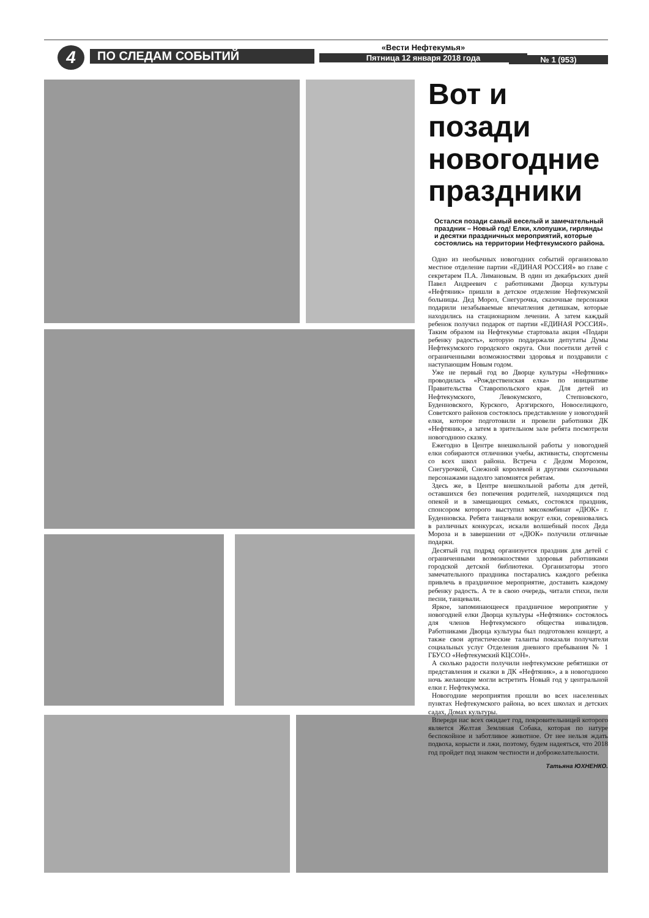4 ПО СЛЕДАМ СОБЫТИЙ
«Вести Нефтекумья»
Пятница 12 января 2018 года
№ 1 (953)
Вот и позади новогодние праздники
Остался позади самый веселый и замечательный праздник – Новый год! Елки, хлопушки, гирлянды и десятки праздничных мероприятий, которые состоялись на территории Нефтекумского района.
Одно из необычных новогодних событий организовало местное отделение партии «ЕДИНАЯ РОССИЯ» во главе с секретарем П.А. Лимановым. В один из декабрьских дней Павел Андреевич с работниками Дворца культуры «Нефтяник» пришли в детское отделение Нефтекумской больницы. Дед Мороз, Снегурочка, сказочные персонажи подарили незабываемые впечатления детишкам, которые находились на стационарном лечении. А затем каждый ребенок получил подарок от партии «ЕДИНАЯ РОССИЯ». Таким образом на Нефтекумье стартовала акция «Подари ребенку радость», которую поддержали депутаты Думы Нефтекумского городского округа. Они посетили детей с ограниченными возможностями здоровья и поздравили с наступающим Новым годом.
Уже не первый год во Дворце культуры «Нефтяник» проводилась «Рождественская елка» по инициативе Правительства Ставропольского края. Для детей из Нефтекумского, Левокумского, Степновского, Буденновского, Курского, Арзгирского, Новоселицкого, Советского районов состоялось представление у новогодней елки, которое подготовили и провели работники ДК «Нефтяник», а затем в зрительном зале ребята посмотрели новогоднюю сказку.
Ежегодно в Центре внешкольной работы у новогодней елки собираются отличники учебы, активисты, спортсмены со всех школ района. Встреча с Дедом Морозом, Снегурочкой, Снежной королевой и другими сказочными персонажами надолго запомнятся ребятам.
Здесь же, в Центре внешкольной работы для детей, оставшихся без попечения родителей, находящихся под опекой и в замещающих семьях, состоялся праздник, спонсором которого выступил мясокомбинат «ДЮК» г. Буденновска. Ребята танцевали вокруг елки, соревновались в различных конкурсах, искали волшебный посох Деда Мороза и в завершении от «ДЮК» получили отличные подарки.
Десятый год подряд организуется праздник для детей с ограниченными возможностями здоровья работниками городской детской библиотеки. Организаторы этого замечательного праздника постарались каждого ребенка привлечь в праздничное мероприятие, доставить каждому ребенку радость. А те в свою очередь, читали стихи, пели песни, танцевали.
Яркое, запоминающееся праздничное мероприятие у новогодней елки Дворца культуры «Нефтяник» состоялось для членов Нефтекумского общества инвалидов. Работниками Дворца культуры был подготовлен концерт, а также свои артистические таланты показали получатели социальных услуг Отделения дневного пребывания № 1 ГБУСО «Нефтекумский КЦСОН».
А сколько радости получили нефтекумские ребятишки от представления и сказки в ДК «Нефтяник», а в новогоднюю ночь желающие могли встретить Новый год у центральной елки г. Нефтекумска.
Новогодние мероприятия прошли во всех населенных пунктах Нефтекумского района, во всех школах и детских садах, Домах культуры.
Впереди нас всех ожидает год, покровительницей которого является Желтая Земляная Собака, которая по натуре беспокойное и заботливое животное. От нее нельзя ждать подвоха, корысти и лжи, поэтому, будем надеяться, что 2018 год пройдет под знаком честности и доброжелательности.
Татьяна ЮХНЕНКО.